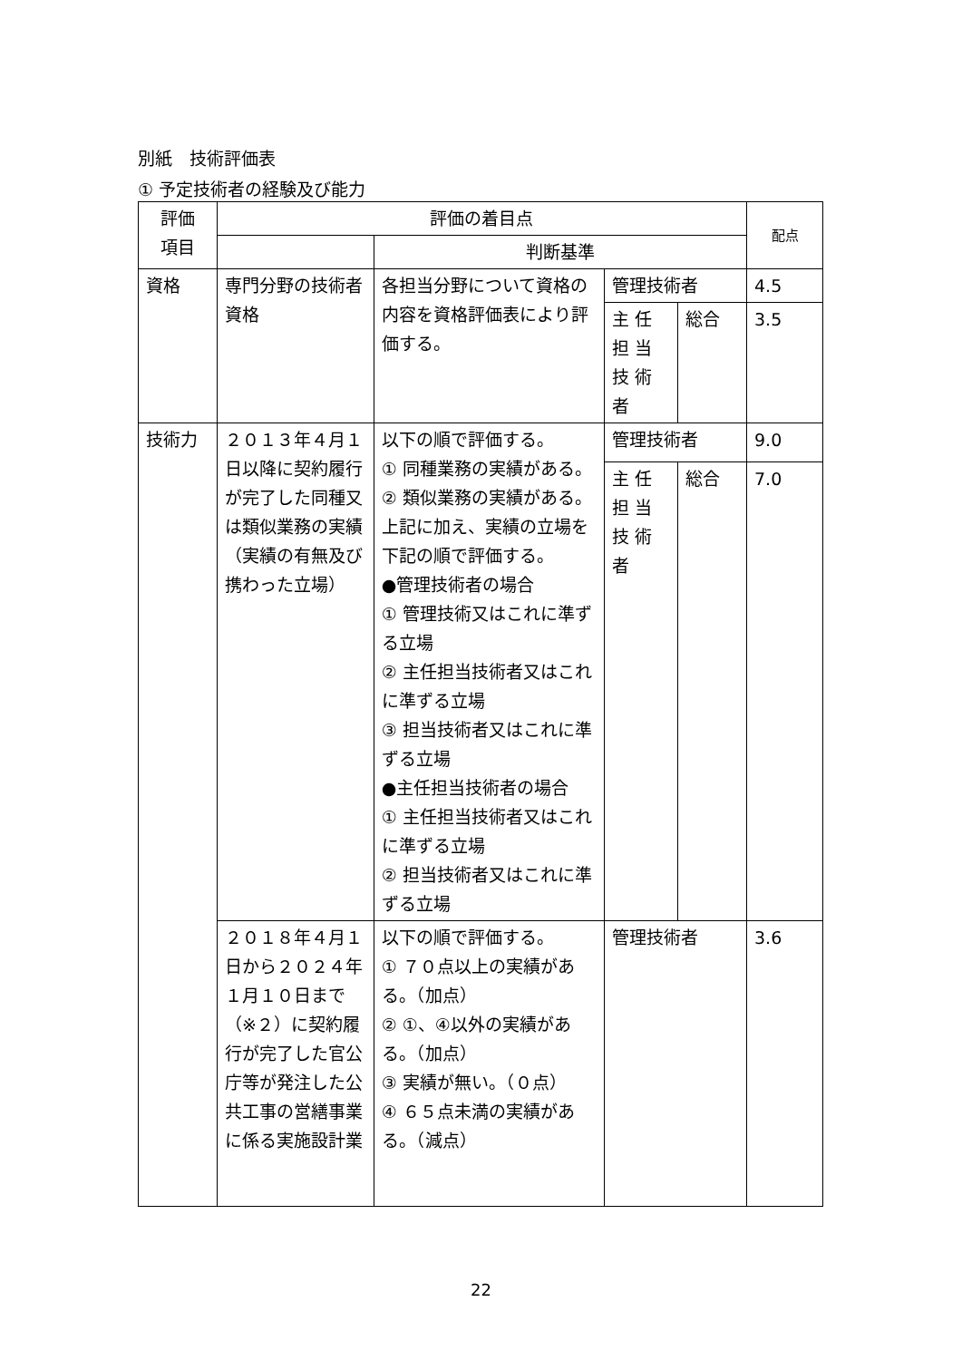別紙　技術評価表
① 予定技術者の経験及び能力
| 評価 項目 | 評価の着目点 | | | | 配点 |
| --- | --- | --- | --- | --- | --- |
| | | 判断基準 | | | |
| 資格 | 専門分野の技術者資格 | 各担当分野について資格の内容を資格評価表により評価する。 | 管理技術者 | | 4.5 |
| | | | 主 任 担 当 技 術 者 | 総合 | 3.5 |
| 技術力 | ２０１３年４月１日以降に契約履行が完了した同種又は類似業務の実績 （実績の有無及び携わった立場） | 以下の順で評価する。 ① 同種業務の実績がある。 ② 類似業務の実績がある。 上記に加え、実績の立場を下記の順で評価する。 ●管理技術者の場合 ① 管理技術又はこれに準ずる立場 ② 主任担当技術者又はこれに準ずる立場 ③ 担当技術者又はこれに準ずる立場 ●主任担当技術者の場合 ① 主任担当技術者又はこれに準ずる立場 ② 担当技術者又はこれに準ずる立場 | 管理技術者 | | 9.0 |
| | | | 主 任 担 当 技 術 者 | 総合 | 7.0 |
| | ２０１８年４月１日から２０２４年１月１０日まで（※２）に契約履行が完了した官公庁等が発注した公共工事の営繕事業に係る実施設計業 | 以下の順で評価する。 ① ７０点以上の実績がある。（加点） ② ①、④以外の実績がある。（加点） ③ 実績が無い。（０点） ④ ６５点未満の実績がある。（減点） | 管理技術者 | | 3.6 |
22